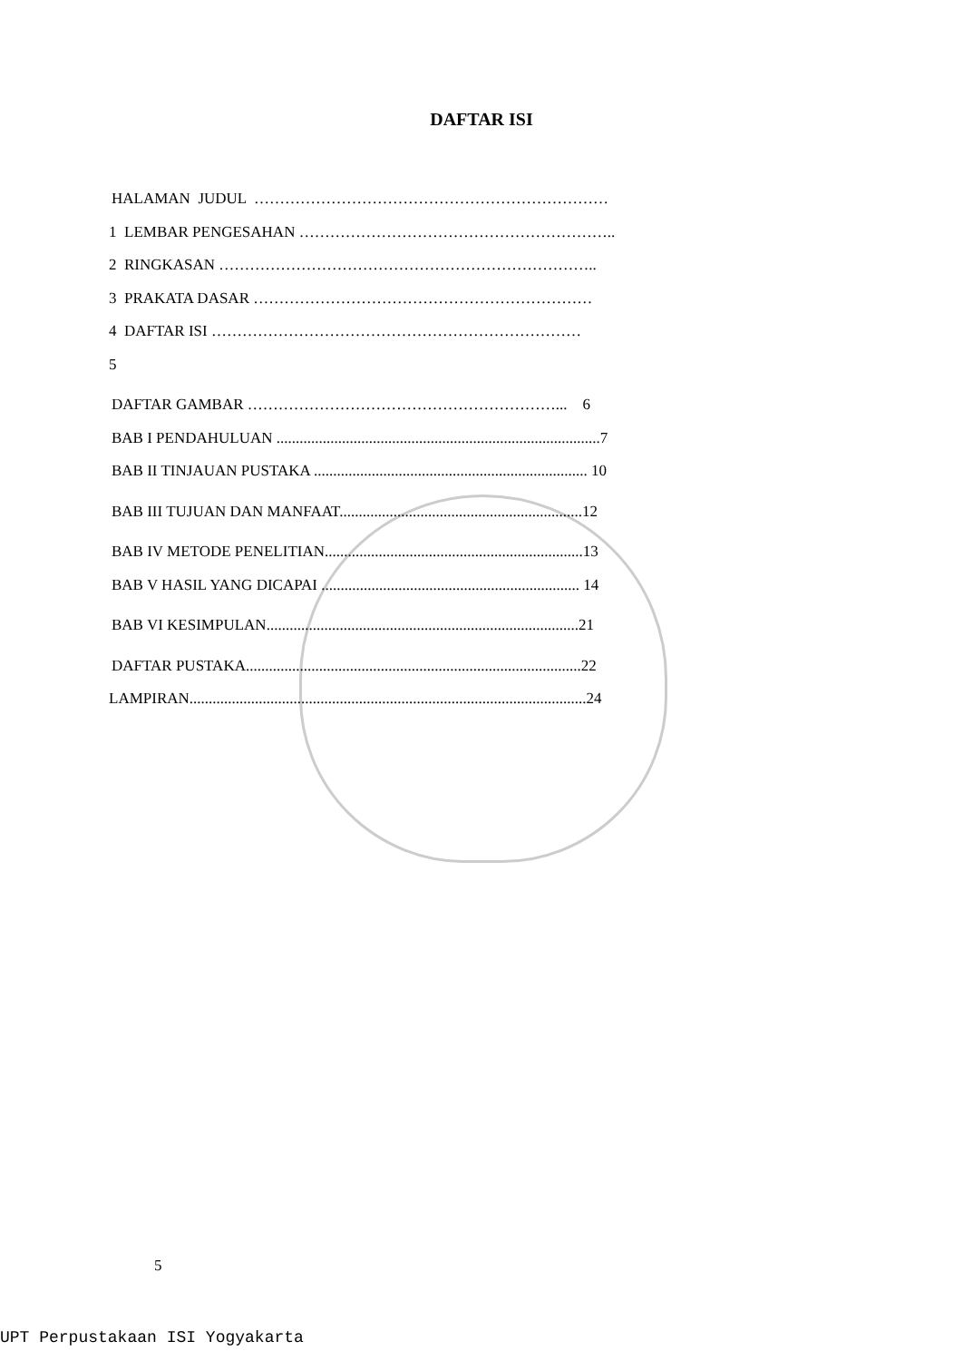DAFTAR ISI
HALAMAN JUDUL ……………………………………………………………
1 LEMBAR PENGESAHAN ……………………………………………………..
2 RINGKASAN ………………………………………………………………..
3 PRAKATA DASAR …………………………………………………………
4 DAFTAR ISI ………………………………………………………………
5
DAFTAR GAMBAR ……………………………………………………... 6
BAB I PENDAHULUAN ....................................................................................7
BAB II TINJAUAN PUSTAKA ....................................................................... 10
BAB III TUJUAN DAN MANFAAT...............................................................12
BAB IV METODE PENELITIAN...................................................................13
BAB V HASIL YANG DICAPAI ................................................................... 14
BAB VI KESIMPULAN.................................................................................21
DAFTAR PUSTAKA.......................................................................................22
LAMPIRAN.......................................................................................................24
5
UPT Perpustakaan ISI Yogyakarta